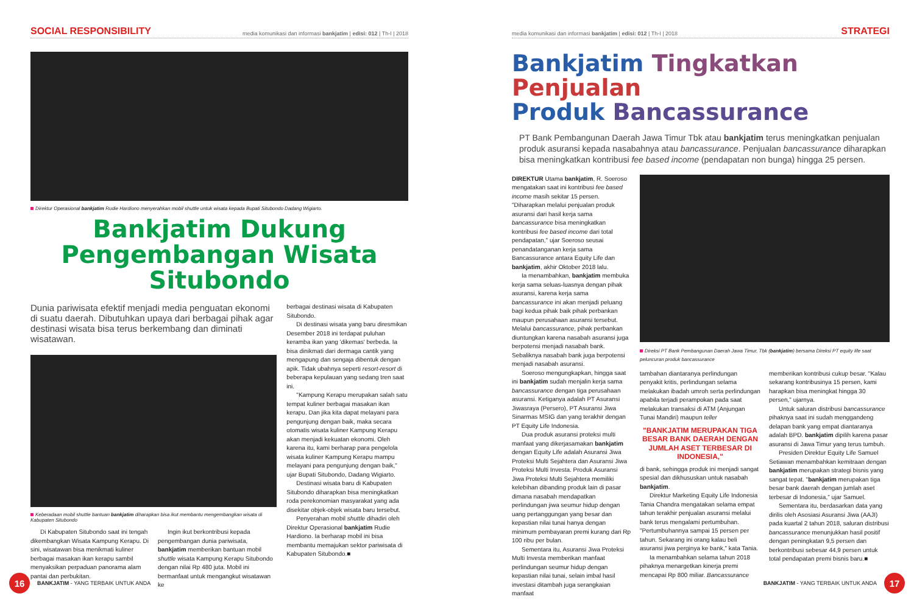SOCIAL RESPONSIBILITY media komunikasi dan informasi bankjatim | edisi: 012 | Th-I | 2018
Direktur Operasional bankjatim Rudie Hardiono menyerahkan mobil shuttle untuk wisata kepada Bupati Situbondo Dadang Wigiarto.
Bankjatim Dukung
Pengembangan Wisata Situbondo
Dunia pariwisata efektif menjadi media penguatan ekonomi di suatu daerah. Dibutuhkan upaya dari berbagai pihak agar destinasi wisata bisa terus berkembang dan diminati wisatawan.
Keberadaan mobil shuttle bantuan bankjatim diharapkan bisa ikut membantu mengembangkan wisata di Kabupaten Situbondo
Di Kabupaten Situbondo saat ini tengah dikembangkan Wisata Kampung Kerapu. Di sini, wisatawan bisa menikmati kuliner berbagai masakan ikan kerapu sambil menyaksikan perpaduan panorama alam pantai dan perbukitan.
Ingin ikut berkontribusi kepada pengembangan dunia pariwisata, bankjatim memberikan bantuan mobil shuttle wisata Kampung Kerapu Situbondo dengan nilai Rp 480 juta. Mobil ini bermanfaat untuk mengangkut wisatawan ke
berbagai destinasi wisata di Kabupaten Situbondo.
Di destinasi wisata yang baru diresmikan Desember 2018 ini terdapat puluhan keramba ikan yang 'dikemas' berbeda. Ia bisa dinikmati dari dermaga cantik yang mengapung dan sengaja dibentuk dengan apik. Tidak ubahnya seperti resort-resort di beberapa kepulauan yang sedang tren saat ini.
"Kampung Kerapu merupakan salah satu tempat kuliner berbagai masakan ikan kerapu. Dan jika kita dapat melayani para pengunjung dengan baik, maka secara otomatis wisata kuliner Kampung Kerapu akan menjadi kekuatan ekonomi. Oleh karena itu, kami berharap para pengelola wisata kuliner Kampung Kerapu mampu melayani para pengunjung dengan baik," ujar Bupati Situbondo, Dadang Wigiarto.
Destinasi wisata baru di Kabupaten Situbondo diharapkan bisa meningkatkan roda perekonomian masyarakat yang ada disekitar objek-objek wisata baru tersebut.
Penyerahan mobil shuttle dihadiri oleh Direktur Operasional bankjatim Rudie Hardiono. Ia berharap mobil ini bisa membantu memajukan sektor pariwisata di Kabupaten Situbondo.■
16 BANKJATIM - YANG TERBAIK UNTUK ANDA
media komunikasi dan informasi bankjatim | edisi: 012 | Th-I | 2018 STRATEGI
Bankjatim Tingkatkan Penjualan
Produk Bancassurance
PT Bank Pembangunan Daerah Jawa Timur Tbk atau bankjatim terus meningkatkan penjualan produk asuransi kepada nasabahnya atau bancassurance. Penjualan bancassurance diharapkan bisa meningkatkan kontribusi fee based income (pendapatan non bunga) hingga 25 persen.
DIREKTUR Utama bankjatim, R. Soeroso mengatakan saat ini kontribusi fee based income masih sekitar 15 persen. "Diharapkan melalui penjualan produk asuransi dari hasil kerja sama bancassurance bisa meningkatkan kontribusi fee based income dari total pendapatan," ujar Soeroso seusai penandatanganan kerja sama Bancassurance antara Equity Life dan bankjatim, akhir Oktober 2018 lalu.
Ia menambahkan, bankjatim membuka kerja sama seluas-luasnya dengan pihak asuransi, karena kerja sama bancassurance ini akan menjadi peluang bagi kedua pihak baik pihak perbankan maupun perusahaan asuransi tersebut. Melalui bancassurance, pihak perbankan diuntungkan karena nasabah asuransi juga berpotensi menjadi nasabah bank. Sebaliknya nasabah bank juga berpotensi menjadi nasabah asuransi.
Soeroso mengungkapkan, hingga saat ini bankjatim sudah menjalin kerja sama bancassurance dengan tiga perusahaan asuransi. Ketiganya adalah PT Asuransi Jiwasraya (Persero), PT Asuransi Jiwa Sinarmas MSIG dan yang terakhir dengan PT Equity Life Indonesia.
Dua produk asuransi proteksi multi manfaat yang dikerjasamakan bankjatim dengan Equity Life adalah Asuransi Jiwa Proteksi Multi Sejahtera dan Asuransi Jiwa Proteksi Multi Investa. Produk Asuransi Jiwa Proteksi Multi Sejahtera memiliki kelebihan dibanding produk lain di pasar dimana nasabah mendapatkan perlindungan jiwa seumur hidup dengan uang pertanggungan yang besar dan kepastian nilai tunai hanya dengan minimum pembayaran premi kurang dari Rp 100 ribu per bulan.
Sementara itu, Asuransi Jiwa Proteksi Multi Investa memberikan manfaat perlindungan seumur hidup dengan kepastian nilai tunai, selain imbal hasil investasi ditambah juga serangkaian manfaat
Direksi PT Bank Pembangunan Daerah Jawa Timur, Tbk (bankjatim) bersama Direksi PT equity life saat peluncuran produk bancassurance
tambahan diantaranya perlindungan penyakit kritis, perlindungan selama melakukan ibadah umroh serta perlindungan apabila terjadi perampokan pada saat melakukan transaksi di ATM (Anjungan Tunai Mandiri) maupun teller
"BANKJATIM MERUPAKAN TIGA BESAR BANK DAERAH DENGAN JUMLAH ASET TERBESAR DI INDONESIA,"
di bank, sehingga produk ini menjadi sangat spesial dan dikhususkan untuk nasabah bankjatim.
Direktur Marketing Equity Life Indonesia Tania Chandra mengatakan selama empat tahun terakhir penjualan asuransi melalui bank terus mengalami pertumbuhan. "Pertumbuhannya sampai 15 persen per tahun. Sekarang ini orang kalau beli asuransi jiwa perginya ke bank," kata Tania.
Ia menambahkan selama tahun 2018 pihaknya menargetkan kinerja premi mencapai Rp 800 miliar. Bancassurance
memberikan kontribusi cukup besar. "Kalau sekarang kontribusinya 15 persen, kami harapkan bisa meningkat hingga 30 persen," ujarnya.
Untuk saluran distribusi bancassurance pihaknya saat ini sudah menggandeng delapan bank yang empat diantaranya adalah BPD. bankjatim dipilih karena pasar asuransi di Jawa Timur yang terus tumbuh.
Presiden Direktur Equity Life Samuel Setiawan menambahkan kemitraan dengan bankjatim merupakan strategi bisnis yang sangat tepat. "bankjatim merupakan tiga besar bank daerah dengan jumlah aset terbesar di Indonesia," ujar Samuel.
Sementara itu, berdasarkan data yang dirilis oleh Asosiasi Asuransi Jiwa (AAJI) pada kuartal 2 tahun 2018, saluran distribusi bancassurance menunjukkan hasil positif dengan peningkatan 9,5 persen dan berkontribusi sebesar 44,9 persen untuk total pendapatan premi bisnis baru.■
BANKJATIM - YANG TERBAIK UNTUK ANDA 17